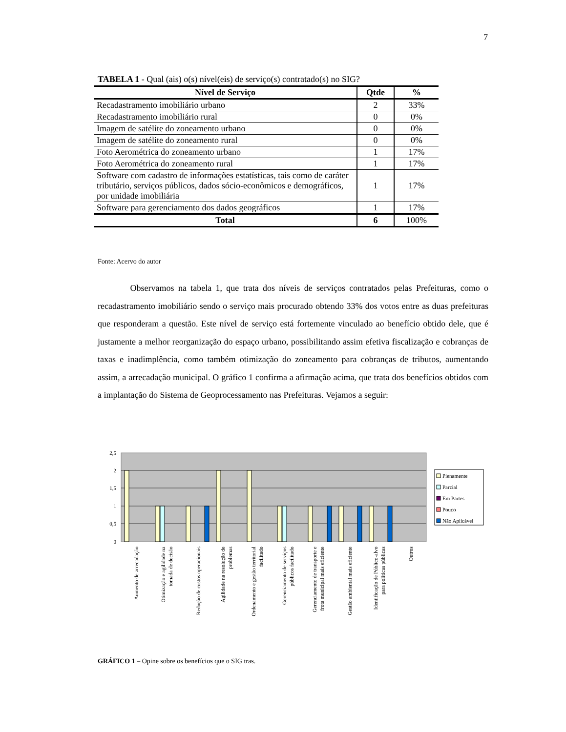7
TABELA 1 - Qual (ais) o(s) nível(eis) de serviço(s) contratado(s) no SIG?
| Nível de Serviço | Qtde | % |
| --- | --- | --- |
| Recadastramento imobiliário urbano | 2 | 33% |
| Recadastramento imobiliário rural | 0 | 0% |
| Imagem de satélite do zoneamento urbano | 0 | 0% |
| Imagem de satélite do zoneamento rural | 0 | 0% |
| Foto Aerométrica do zoneamento urbano | 1 | 17% |
| Foto Aerométrica do zoneamento rural | 1 | 17% |
| Software com cadastro de informações estatísticas, tais como de caráter tributário, serviços públicos, dados sócio-econômicos e demográficos, por unidade imobiliária | 1 | 17% |
| Software para gerenciamento dos dados geográficos | 1 | 17% |
| Total | 6 | 100% |
Fonte: Acervo do autor
Observamos na tabela 1, que trata dos níveis de serviços contratados pelas Prefeituras, como o recadastramento imobiliário sendo o serviço mais procurado obtendo 33% dos votos entre as duas prefeituras que responderam a questão. Este nível de serviço está fortemente vinculado ao benefício obtido dele, que é justamente a melhor reorganização do espaço urbano, possibilitando assim efetiva fiscalização e cobranças de taxas e inadimplência, como também otimização do zoneamento para cobranças de tributos, aumentando assim, a arrecadação municipal. O gráfico 1 confirma a afirmação acima, que trata dos benefícios obtidos com a implantação do Sistema de Geoprocessamento nas Prefeituras. Vejamos a seguir:
2,5
2
1,5
1
0,5
0
Plenamente
Parcial
Em Partes
Pouco
Não Aplicável
Aumento de arrecadação
Otimização e agilidade na
tomada de decisão
Redução de custos operacionais
Agilidade na resolução de
problemas
Ordenamento e gestão territorial
facilitado
Gerenciamento de serviços
públicos facilitado
Gerenciamento de transporte e
frota municipal mais eficiente
Gestão ambiental mais eficiente
Identificação de Público-alvo
para políticas públicas
Outros
GRÁFICO 1 – Opine sobre os benefícios que o SIG tras.